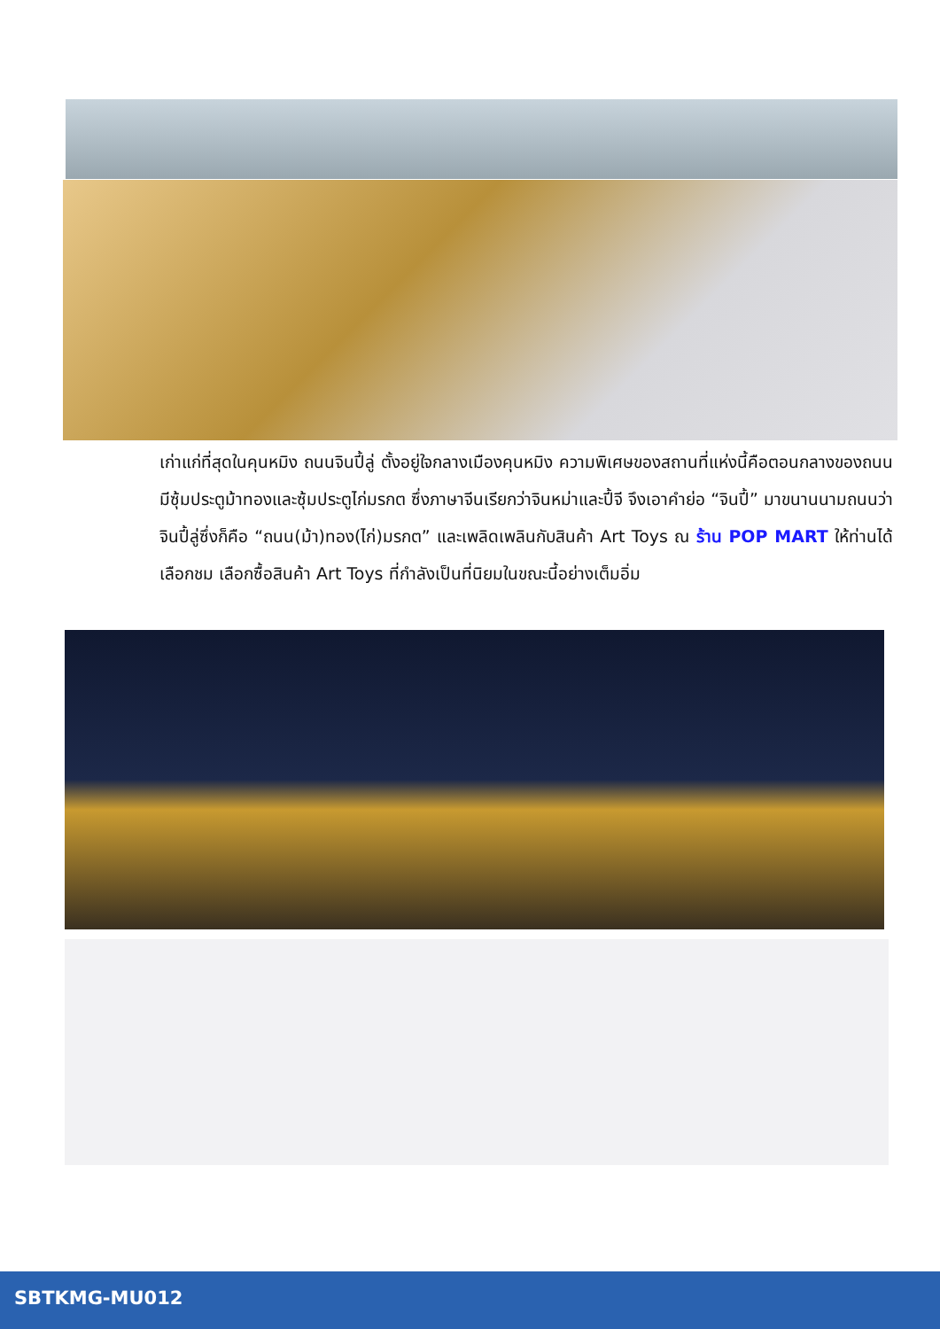เก่าแก่ที่สุดในคุนหมิง ถนนจินปี้ลู่ ตั้งอยู่ใจกลางเมืองคุนหมิง ความพิเศษของสถานที่แห่งนี้คือตอนกลางของถนนมีซุ้มประตูม้าทองและซุ้มประตูไก่มรกต ซึ่งภาษาจีนเรียกว่าจินหม่าและปี้จี จึงเอาคำย่อ “จินปี้” มาขนานนามถนนว่าจินปี้ลู่ซึ่งก็คือ “ถนน(ม้า)ทอง(ไก่)มรกต” และเพลิดเพลินกับสินค้า Art Toys ณ ร้าน POP MART ให้ท่านได้เลือกชม เลือกซื้อสินค้า Art Toys ที่กำลังเป็นที่นิยมในขณะนี้อย่างเต็มอิ่ม
SBTKMG-MU012